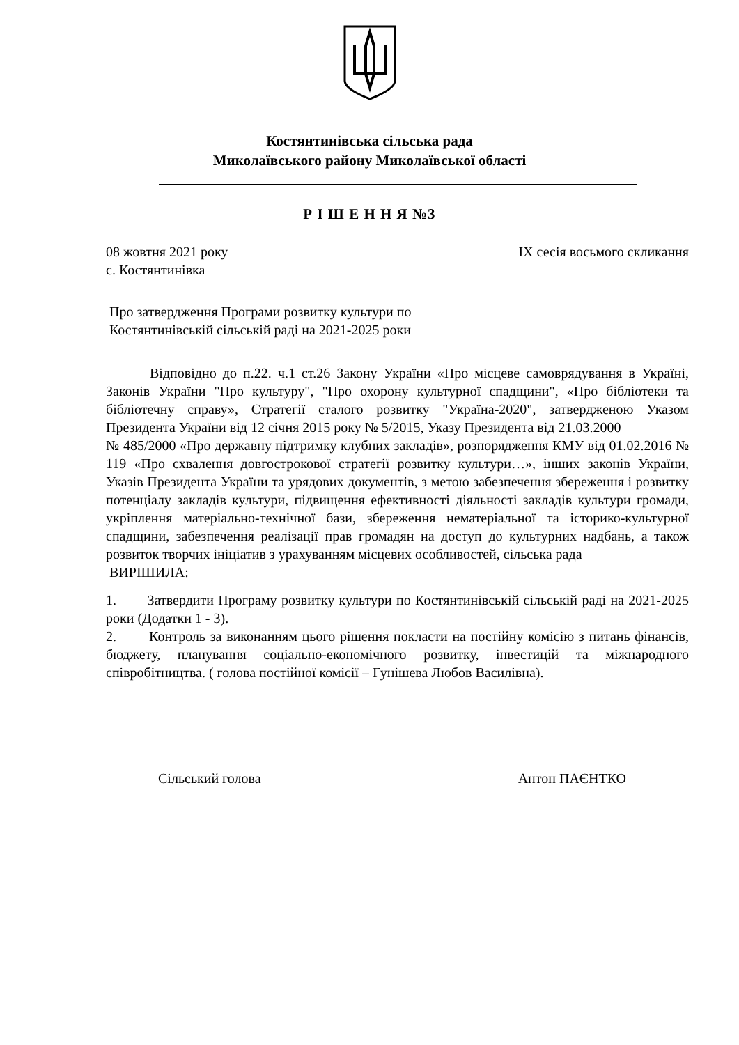Костянтинівська сільська рада
Миколаївського району Миколаївської області
Р І Ш Е Н Н Я №3
08 жовтня 2021 року ІХ сесія восьмого скликання
с. Костянтинівка
Про затвердження Програми розвитку культури по Костянтинівській сільській раді на 2021-2025 роки
Відповідно до п.22. ч.1 ст.26 Закону України «Про місцеве самоврядування в Україні, Законів України "Про культуру", "Про охорону культурної спадщини", «Про бібліотеки та бібліотечну справу», Стратегії сталого розвитку "Україна-2020", затвердженою Указом Президента України від 12 січня 2015 року № 5/2015, Указу Президента від 21.03.2000
№ 485/2000 «Про державну підтримку клубних закладів», розпорядження КМУ від 01.02.2016 № 119 «Про схвалення довгострокової стратегії розвитку культури…», інших законів України, Указів Президента України та урядових документів, з метою забезпечення збереження і розвитку потенціалу закладів культури, підвищення ефективності діяльності закладів культури громади, укріплення матеріально-технічної бази, збереження нематеріальної та історико-культурної спадщини, забезпечення реалізації прав громадян на доступ до культурних надбань, а також розвиток творчих ініціатив з урахуванням місцевих особливостей, сільська рада
ВИРІШИЛА:
1. Затвердити Програму розвитку культури по Костянтинівській сільській раді на 2021-2025 роки (Додатки 1 - 3).
2. Контроль за виконанням цього рішення покласти на постійну комісію з питань фінансів, бюджету, планування соціально-економічного розвитку, інвестицій та міжнародного співробітництва. ( голова постійної комісії – Гунішева Любов Василівна).
Сільський голова Антон ПАЄНТКО